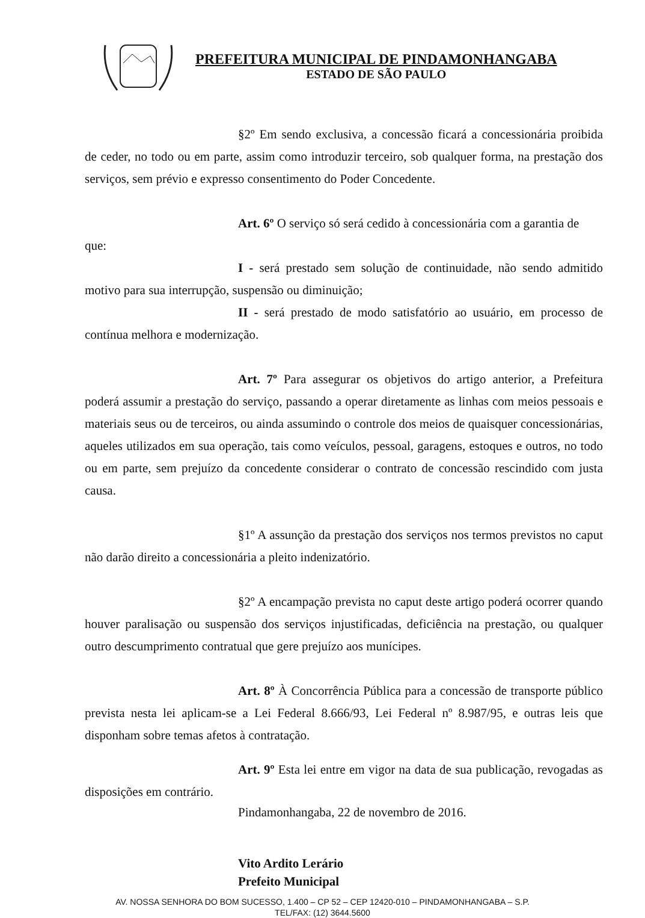PREFEITURA MUNICIPAL DE PINDAMONHANGABA
ESTADO DE SÃO PAULO
§2º Em sendo exclusiva, a concessão ficará a concessionária proibida de ceder, no todo ou em parte, assim como introduzir terceiro, sob qualquer forma, na prestação dos serviços, sem prévio e expresso consentimento do Poder Concedente.
Art. 6º O serviço só será cedido à concessionária com a garantia de
que:
I - será prestado sem solução de continuidade, não sendo admitido motivo para sua interrupção, suspensão ou diminuição;
II - será prestado de modo satisfatório ao usuário, em processo de contínua melhora e modernização.
Art. 7º Para assegurar os objetivos do artigo anterior, a Prefeitura poderá assumir a prestação do serviço, passando a operar diretamente as linhas com meios pessoais e materiais seus ou de terceiros, ou ainda assumindo o controle dos meios de quaisquer concessionárias, aqueles utilizados em sua operação, tais como veículos, pessoal, garagens, estoques e outros, no todo ou em parte, sem prejuízo da concedente considerar o contrato de concessão rescindido com justa causa.
§1º A assunção da prestação dos serviços nos termos previstos no caput não darão direito a concessionária a pleito indenizatório.
§2º A encampação prevista no caput deste artigo poderá ocorrer quando houver paralisação ou suspensão dos serviços injustificadas, deficiência na prestação, ou qualquer outro descumprimento contratual que gere prejuízo aos munícipes.
Art. 8º À Concorrência Pública para a concessão de transporte público prevista nesta lei aplicam-se a Lei Federal 8.666/93, Lei Federal nº 8.987/95, e outras leis que disponham sobre temas afetos à contratação.
Art. 9º Esta lei entre em vigor na data de sua publicação, revogadas as disposições em contrário.
Pindamonhangaba, 22 de novembro de 2016.
Vito Ardito Lerário
Prefeito Municipal
AV. NOSSA SENHORA DO BOM SUCESSO, 1.400 – CP 52 – CEP 12420-010 – PINDAMONHANGABA – S.P.
TEL/FAX: (12) 3644.5600